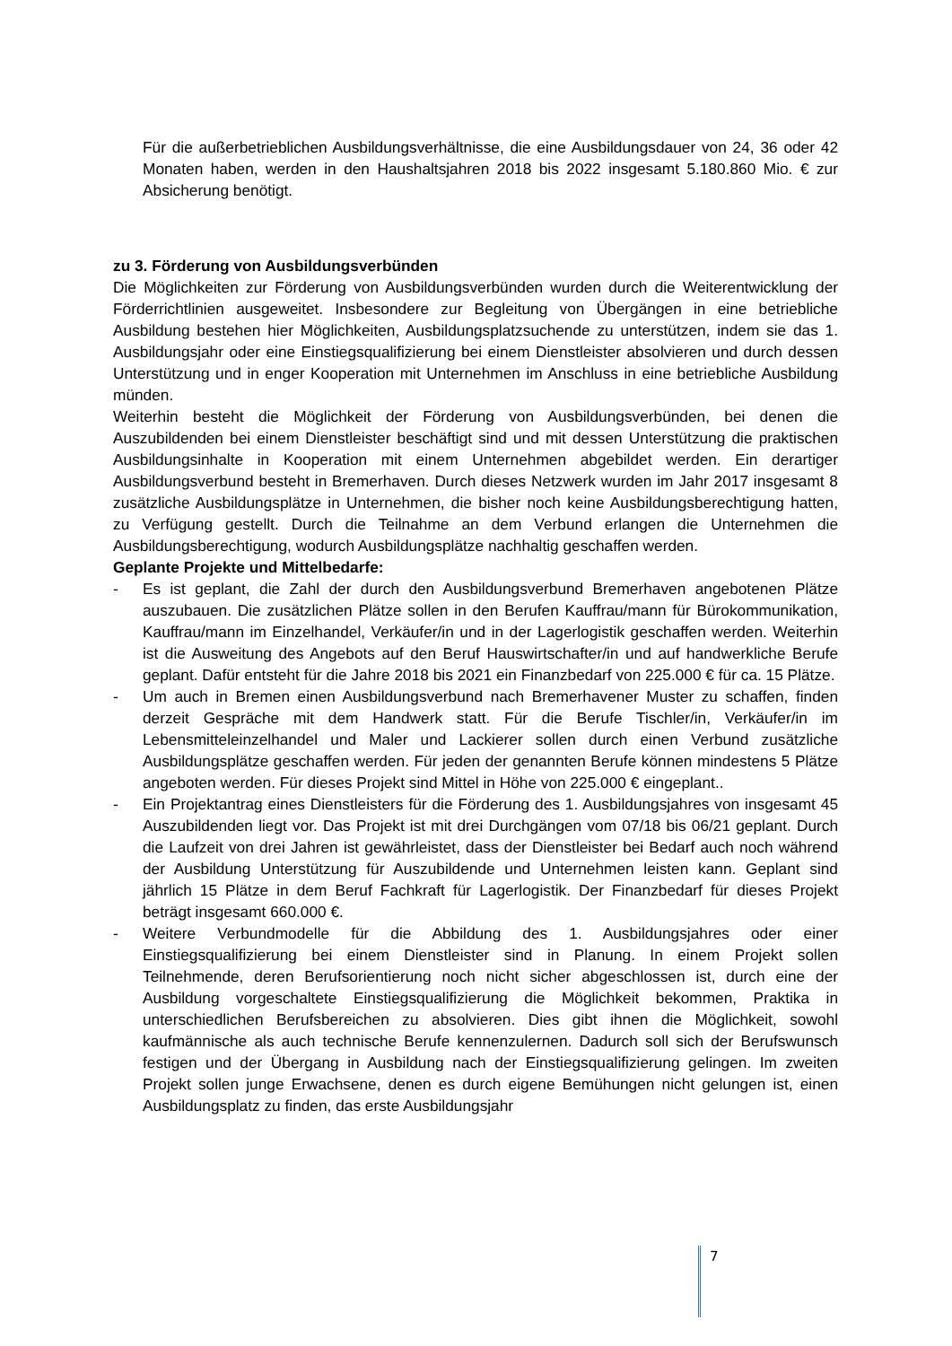Für die außerbetrieblichen Ausbildungsverhältnisse, die eine Ausbildungsdauer von 24, 36 oder 42 Monaten haben, werden in den Haushaltsjahren 2018 bis 2022 insgesamt 5.180.860 Mio. € zur Absicherung benötigt.
zu 3. Förderung von Ausbildungsverbünden
Die Möglichkeiten zur Förderung von Ausbildungsverbünden wurden durch die Weiterentwicklung der Förderrichtlinien ausgeweitet. Insbesondere zur Begleitung von Übergängen in eine betriebliche Ausbildung bestehen hier Möglichkeiten, Ausbildungsplatzsuchende zu unterstützen, indem sie das 1. Ausbildungsjahr oder eine Einstiegsqualifizierung bei einem Dienstleister absolvieren und durch dessen Unterstützung und in enger Kooperation mit Unternehmen im Anschluss in eine betriebliche Ausbildung münden.
Weiterhin besteht die Möglichkeit der Förderung von Ausbildungsverbünden, bei denen die Auszubildenden bei einem Dienstleister beschäftigt sind und mit dessen Unterstützung die praktischen Ausbildungsinhalte in Kooperation mit einem Unternehmen abgebildet werden. Ein derartiger Ausbildungsverbund besteht in Bremerhaven. Durch dieses Netzwerk wurden im Jahr 2017 insgesamt 8 zusätzliche Ausbildungsplätze in Unternehmen, die bisher noch keine Ausbildungsberechtigung hatten, zu Verfügung gestellt. Durch die Teilnahme an dem Verbund erlangen die Unternehmen die Ausbildungsberechtigung, wodurch Ausbildungsplätze nachhaltig geschaffen werden.
Geplante Projekte und Mittelbedarfe:
- Es ist geplant, die Zahl der durch den Ausbildungsverbund Bremerhaven angebotenen Plätze auszubauen. Die zusätzlichen Plätze sollen in den Berufen Kauffrau/mann für Bürokommunikation, Kauffrau/mann im Einzelhandel, Verkäufer/in und in der Lagerlogistik geschaffen werden. Weiterhin ist die Ausweitung des Angebots auf den Beruf Hauswirtschafter/in und auf handwerkliche Berufe geplant. Dafür entsteht für die Jahre 2018 bis 2021 ein Finanzbedarf von 225.000 € für ca. 15 Plätze.
- Um auch in Bremen einen Ausbildungsverbund nach Bremerhavener Muster zu schaffen, finden derzeit Gespräche mit dem Handwerk statt. Für die Berufe Tischler/in, Verkäufer/in im Lebensmitteleinzelhandel und Maler und Lackierer sollen durch einen Verbund zusätzliche Ausbildungsplätze geschaffen werden. Für jeden der genannten Berufe können mindestens 5 Plätze angeboten werden. Für dieses Projekt sind Mittel in Höhe von 225.000 € eingeplant..
- Ein Projektantrag eines Dienstleisters für die Förderung des 1. Ausbildungsjahres von insgesamt 45 Auszubildenden liegt vor. Das Projekt ist mit drei Durchgängen vom 07/18 bis 06/21 geplant. Durch die Laufzeit von drei Jahren ist gewährleistet, dass der Dienstleister bei Bedarf auch noch während der Ausbildung Unterstützung für Auszubildende und Unternehmen leisten kann. Geplant sind jährlich 15 Plätze in dem Beruf Fachkraft für Lagerlogistik. Der Finanzbedarf für dieses Projekt beträgt insgesamt 660.000 €.
- Weitere Verbundmodelle für die Abbildung des 1. Ausbildungsjahres oder einer Einstiegsqualifizierung bei einem Dienstleister sind in Planung. In einem Projekt sollen Teilnehmende, deren Berufsorientierung noch nicht sicher abgeschlossen ist, durch eine der Ausbildung vorgeschaltete Einstiegsqualifizierung die Möglichkeit bekommen, Praktika in unterschiedlichen Berufsbereichen zu absolvieren. Dies gibt ihnen die Möglichkeit, sowohl kaufmännische als auch technische Berufe kennenzulernen. Dadurch soll sich der Berufswunsch festigen und der Übergang in Ausbildung nach der Einstiegsqualifizierung gelingen. Im zweiten Projekt sollen junge Erwachsene, denen es durch eigene Bemühungen nicht gelungen ist, einen Ausbildungsplatz zu finden, das erste Ausbildungsjahr
7